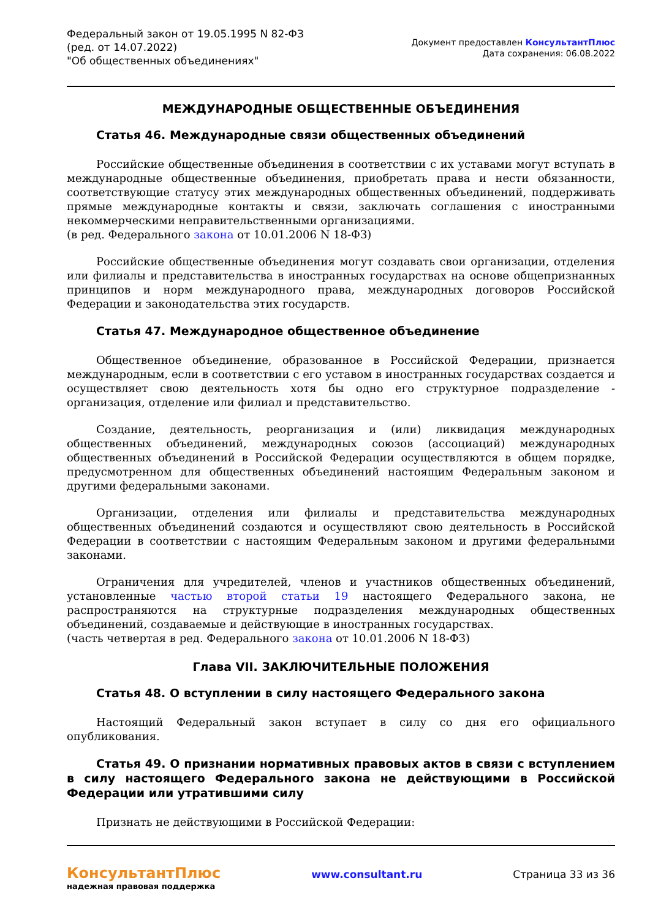Федеральный закон от 19.05.1995 N 82-ФЗ
(ред. от 14.07.2022)
"Об общественных объединениях"
Документ предоставлен КонсультантПлюс
Дата сохранения: 06.08.2022
МЕЖДУНАРОДНЫЕ ОБЩЕСТВЕННЫЕ ОБЪЕДИНЕНИЯ
Статья 46. Международные связи общественных объединений
Российские общественные объединения в соответствии с их уставами могут вступать в международные общественные объединения, приобретать права и нести обязанности, соответствующие статусу этих международных общественных объединений, поддерживать прямые международные контакты и связи, заключать соглашения с иностранными некоммерческими неправительственными организациями.
(в ред. Федерального закона от 10.01.2006 N 18-ФЗ)
Российские общественные объединения могут создавать свои организации, отделения или филиалы и представительства в иностранных государствах на основе общепризнанных принципов и норм международного права, международных договоров Российской Федерации и законодательства этих государств.
Статья 47. Международное общественное объединение
Общественное объединение, образованное в Российской Федерации, признается международным, если в соответствии с его уставом в иностранных государствах создается и осуществляет свою деятельность хотя бы одно его структурное подразделение - организация, отделение или филиал и представительство.
Создание, деятельность, реорганизация и (или) ликвидация международных общественных объединений, международных союзов (ассоциаций) международных общественных объединений в Российской Федерации осуществляются в общем порядке, предусмотренном для общественных объединений настоящим Федеральным законом и другими федеральными законами.
Организации, отделения или филиалы и представительства международных общественных объединений создаются и осуществляют свою деятельность в Российской Федерации в соответствии с настоящим Федеральным законом и другими федеральными законами.
Ограничения для учредителей, членов и участников общественных объединений, установленные частью второй статьи 19 настоящего Федерального закона, не распространяются на структурные подразделения международных общественных объединений, создаваемые и действующие в иностранных государствах.
(часть четвертая в ред. Федерального закона от 10.01.2006 N 18-ФЗ)
Глава VII. ЗАКЛЮЧИТЕЛЬНЫЕ ПОЛОЖЕНИЯ
Статья 48. О вступлении в силу настоящего Федерального закона
Настоящий Федеральный закон вступает в силу со дня его официального опубликования.
Статья 49. О признании нормативных правовых актов в связи с вступлением в силу настоящего Федерального закона не действующими в Российской Федерации или утратившими силу
Признать не действующими в Российской Федерации:
КонсультантПлюс
надежная правовая поддержка
www.consultant.ru Страница 33 из 36